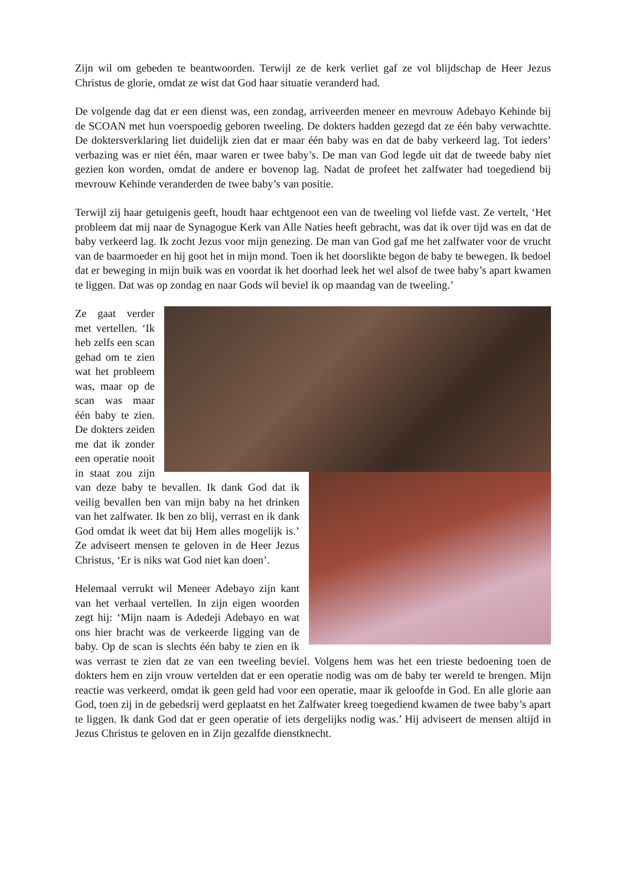Zijn wil om gebeden te beantwoorden. Terwijl ze de kerk verliet gaf ze vol blijdschap de Heer Jezus Christus de glorie, omdat ze wist dat God haar situatie veranderd had.
De volgende dag dat er een dienst was, een zondag, arriveerden meneer en mevrouw Adebayo Kehinde bij de SCOAN met hun voerspoedig geboren tweeling. De dokters hadden gezegd dat ze één baby verwachtte. De doktersverklaring liet duidelijk zien dat er maar één baby was en dat de baby verkeerd lag. Tot ieders’ verbazing was er niet één, maar waren er twee baby’s. De man van God legde uit dat de tweede baby niet gezien kon worden, omdat de andere er bovenop lag. Nadat de profeet het zalfwater had toegediend bij mevrouw Kehinde veranderden de twee baby’s van positie.
Terwijl zij haar getuigenis geeft, houdt haar echtgenoot een van de tweeling vol liefde vast. Ze vertelt, ‘Het probleem dat mij naar de Synagogue Kerk van Alle Naties heeft gebracht, was dat ik over tijd was en dat de baby verkeerd lag. Ik zocht Jezus voor mijn genezing. De man van God gaf me het zalfwater voor de vrucht van de baarmoeder en hij goot het in mijn mond. Toen ik het doorslikte begon de baby te bewegen. Ik bedoel dat er beweging in mijn buik was en voordat ik het doorhad leek het wel alsof de twee baby’s apart kwamen te liggen. Dat was op zondag en naar Gods wil beviel ik op maandag van de tweeling.’
Ze gaat verder met vertellen. ‘Ik heb zelfs een scan gehad om te zien wat het probleem was, maar op de scan was maar één baby te zien. De dokters zeiden me dat ik zonder een operatie nooit in staat zou zijn van deze baby te bevallen. Ik dank God dat ik veilig bevallen ben van mijn baby na het drinken van het zalfwater. Ik ben zo blij, verrast en ik dank God omdat ik weet dat bij Hem alles mogelijk is.’ Ze adviseert mensen te geloven in de Heer Jezus Christus, ‘Er is niks wat God niet kan doen’.
Helemaal verrukt wil Meneer Adebayo zijn kant van het verhaal vertellen. In zijn eigen woorden zegt hij: ‘Mijn naam is Adedeji Adebayo en wat ons hier bracht was de verkeerde ligging van de baby. Op de scan is slechts één baby te zien en ik was verrast te zien dat ze van een tweeling beviel. Volgens hem was het een trieste bedoening toen de dokters hem en zijn vrouw vertelden dat er een operatie nodig was om de baby ter wereld te brengen. Mijn reactie was verkeerd, omdat ik geen geld had voor een operatie, maar ik geloofde in God. En alle glorie aan God, toen zij in de gebedsrij werd geplaatst en het Zalfwater kreeg toegediend kwamen de twee baby’s apart te liggen. Ik dank God dat er geen operatie of iets dergelijks nodig was.’ Hij adviseert de mensen altijd in Jezus Christus te geloven en in Zijn gezalfde dienstknecht.